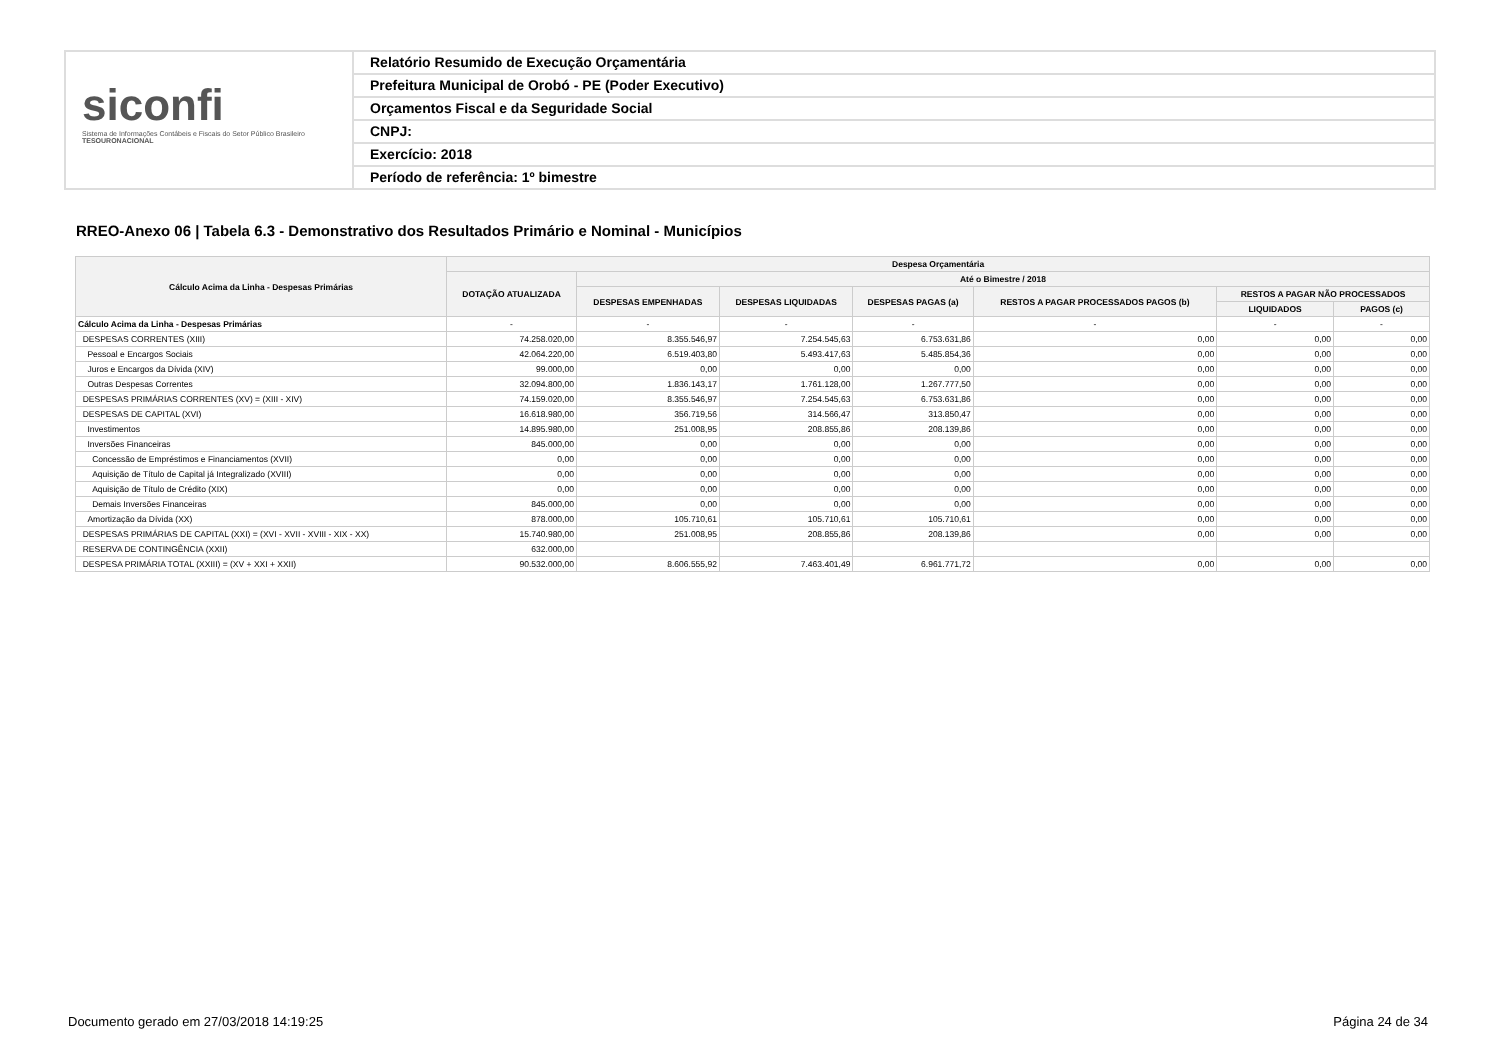siconfi
Sistema de Informações Contábeis e Fiscais do Setor Público Brasileiro
TESOURONACIONAL
Relatório Resumido de Execução Orçamentária
Prefeitura Municipal de Orobó - PE (Poder Executivo)
Orçamentos Fiscal e da Seguridade Social
CNPJ:
Exercício: 2018
Período de referência: 1º bimestre
RREO-Anexo 06 | Tabela 6.3 - Demonstrativo dos Resultados Primário e Nominal - Municípios
| Cálculo Acima da Linha - Despesas Primárias | Despesa Orçamentária | | | | | | |
| --- | --- | --- | --- | --- | --- | --- | --- |
| | DOTAÇÃO ATUALIZADA | Até o Bimestre / 2018 | | | | | |
| | | DESPESAS EMPENHADAS | DESPESAS LIQUIDADAS | DESPESAS PAGAS (a) | RESTOS A PAGAR PROCESSADOS PAGOS (b) | RESTOS A PAGAR NÃO PROCESSADOS | |
| | | | | | | LIQUIDADOS | PAGOS (c) |
| Cálculo Acima da Linha - Despesas Primárias | - | - | - | - | - | - | - |
| DESPESAS CORRENTES (XIII) | 74.258.020,00 | 8.355.546,97 | 7.254.545,63 | 6.753.631,86 | 0,00 | 0,00 | 0,00 |
| Pessoal e Encargos Sociais | 42.064.220,00 | 6.519.403,80 | 5.493.417,63 | 5.485.854,36 | 0,00 | 0,00 | 0,00 |
| Juros e Encargos da Dívida (XIV) | 99.000,00 | 0,00 | 0,00 | 0,00 | 0,00 | 0,00 | 0,00 |
| Outras Despesas Correntes | 32.094.800,00 | 1.836.143,17 | 1.761.128,00 | 1.267.777,50 | 0,00 | 0,00 | 0,00 |
| DESPESAS PRIMÁRIAS CORRENTES (XV) = (XIII - XIV) | 74.159.020,00 | 8.355.546,97 | 7.254.545,63 | 6.753.631,86 | 0,00 | 0,00 | 0,00 |
| DESPESAS DE CAPITAL (XVI) | 16.618.980,00 | 356.719,56 | 314.566,47 | 313.850,47 | 0,00 | 0,00 | 0,00 |
| Investimentos | 14.895.980,00 | 251.008,95 | 208.855,86 | 208.139,86 | 0,00 | 0,00 | 0,00 |
| Inversões Financeiras | 845.000,00 | 0,00 | 0,00 | 0,00 | 0,00 | 0,00 | 0,00 |
| Concessão de Empréstimos e Financiamentos (XVII) | 0,00 | 0,00 | 0,00 | 0,00 | 0,00 | 0,00 | 0,00 |
| Aquisição de Título de Capital já Integralizado (XVIII) | 0,00 | 0,00 | 0,00 | 0,00 | 0,00 | 0,00 | 0,00 |
| Aquisição de Título de Crédito (XIX) | 0,00 | 0,00 | 0,00 | 0,00 | 0,00 | 0,00 | 0,00 |
| Demais Inversões Financeiras | 845.000,00 | 0,00 | 0,00 | 0,00 | 0,00 | 0,00 | 0,00 |
| Amortização da Dívida (XX) | 878.000,00 | 105.710,61 | 105.710,61 | 105.710,61 | 0,00 | 0,00 | 0,00 |
| DESPESAS PRIMÁRIAS DE CAPITAL (XXI) = (XVI - XVII - XVIII - XIX - XX) | 15.740.980,00 | 251.008,95 | 208.855,86 | 208.139,86 | 0,00 | 0,00 | 0,00 |
| RESERVA DE CONTINGÊNCIA (XXII) | 632.000,00 | | | | | | |
| DESPESA PRIMÁRIA TOTAL (XXIII) = (XV + XXI + XXII) | 90.532.000,00 | 8.606.555,92 | 7.463.401,49 | 6.961.771,72 | 0,00 | 0,00 | 0,00 |
Documento gerado em 27/03/2018 14:19:25
Página 24 de 34